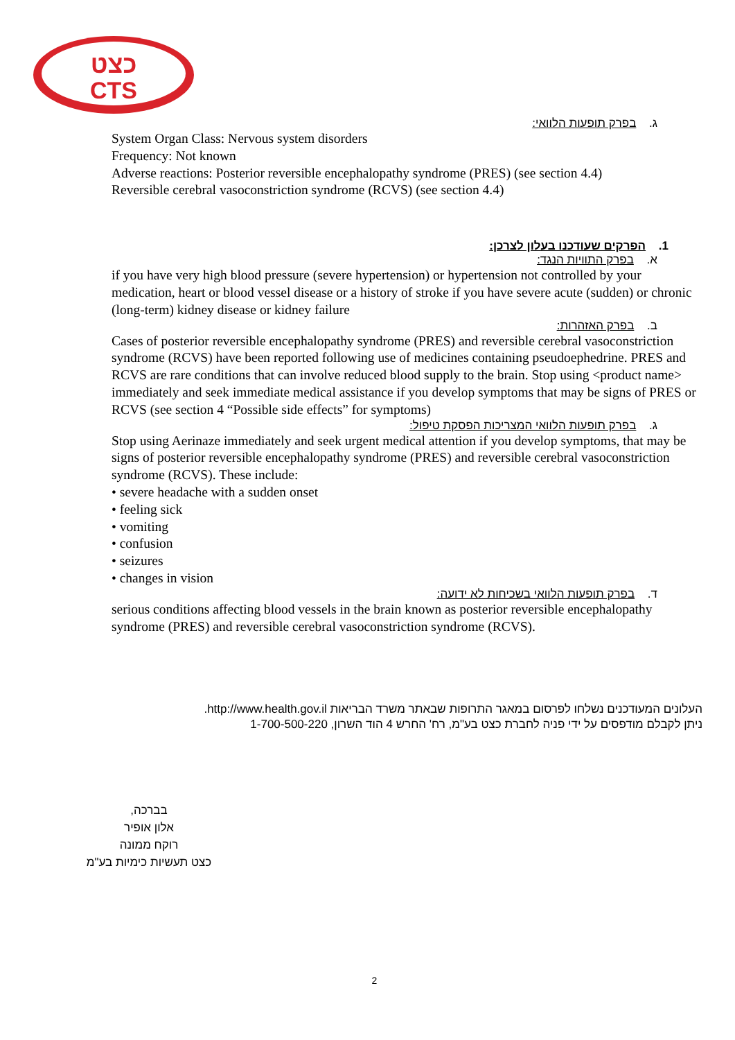כצט
CTS
ג. בפרק תופעות הלוואי:
System Organ Class: Nervous system disorders
Frequency: Not known
Adverse reactions: Posterior reversible encephalopathy syndrome (PRES) (see section 4.4)
Reversible cerebral vasoconstriction syndrome (RCVS) (see section 4.4)
1. הפרקים שעודכנו בעלון לצרכן:
א. בפרק התוויות הנגד:
if you have very high blood pressure (severe hypertension) or hypertension not controlled by your medication, heart or blood vessel disease or a history of stroke if you have severe acute (sudden) or chronic (long-term) kidney disease or kidney failure
ב. בפרק האזהרות:
Cases of posterior reversible encephalopathy syndrome (PRES) and reversible cerebral vasoconstriction syndrome (RCVS) have been reported following use of medicines containing pseudoephedrine. PRES and RCVS are rare conditions that can involve reduced blood supply to the brain. Stop using <product name> immediately and seek immediate medical assistance if you develop symptoms that may be signs of PRES or RCVS (see section 4 “Possible side effects” for symptoms)
ג. בפרק תופעות הלוואי המצריכות הפסקת טיפול:
Stop using Aerinaze immediately and seek urgent medical attention if you develop symptoms, that may be signs of posterior reversible encephalopathy syndrome (PRES) and reversible cerebral vasoconstriction syndrome (RCVS). These include:
• severe headache with a sudden onset
• feeling sick
• vomiting
• confusion
• seizures
• changes in vision
ד. בפרק תופעות הלוואי בשכיחות לא ידועה:
serious conditions affecting blood vessels in the brain known as posterior reversible encephalopathy syndrome (PRES) and reversible cerebral vasoconstriction syndrome (RCVS).
העלונים המעודכנים נשלחו לפרסום במאגר התרופות שבאתר משרד הבריאות http://www.health.gov.il.
ניתן לקבלם מודפסים על ידי פניה לחברת כצט בע"מ, רח' החרש 4 הוד השרון, 1-700-500-220
בברכה,
אלון אופיר
רוקח ממונה
כצט תעשיות כימיות בע"מ
2